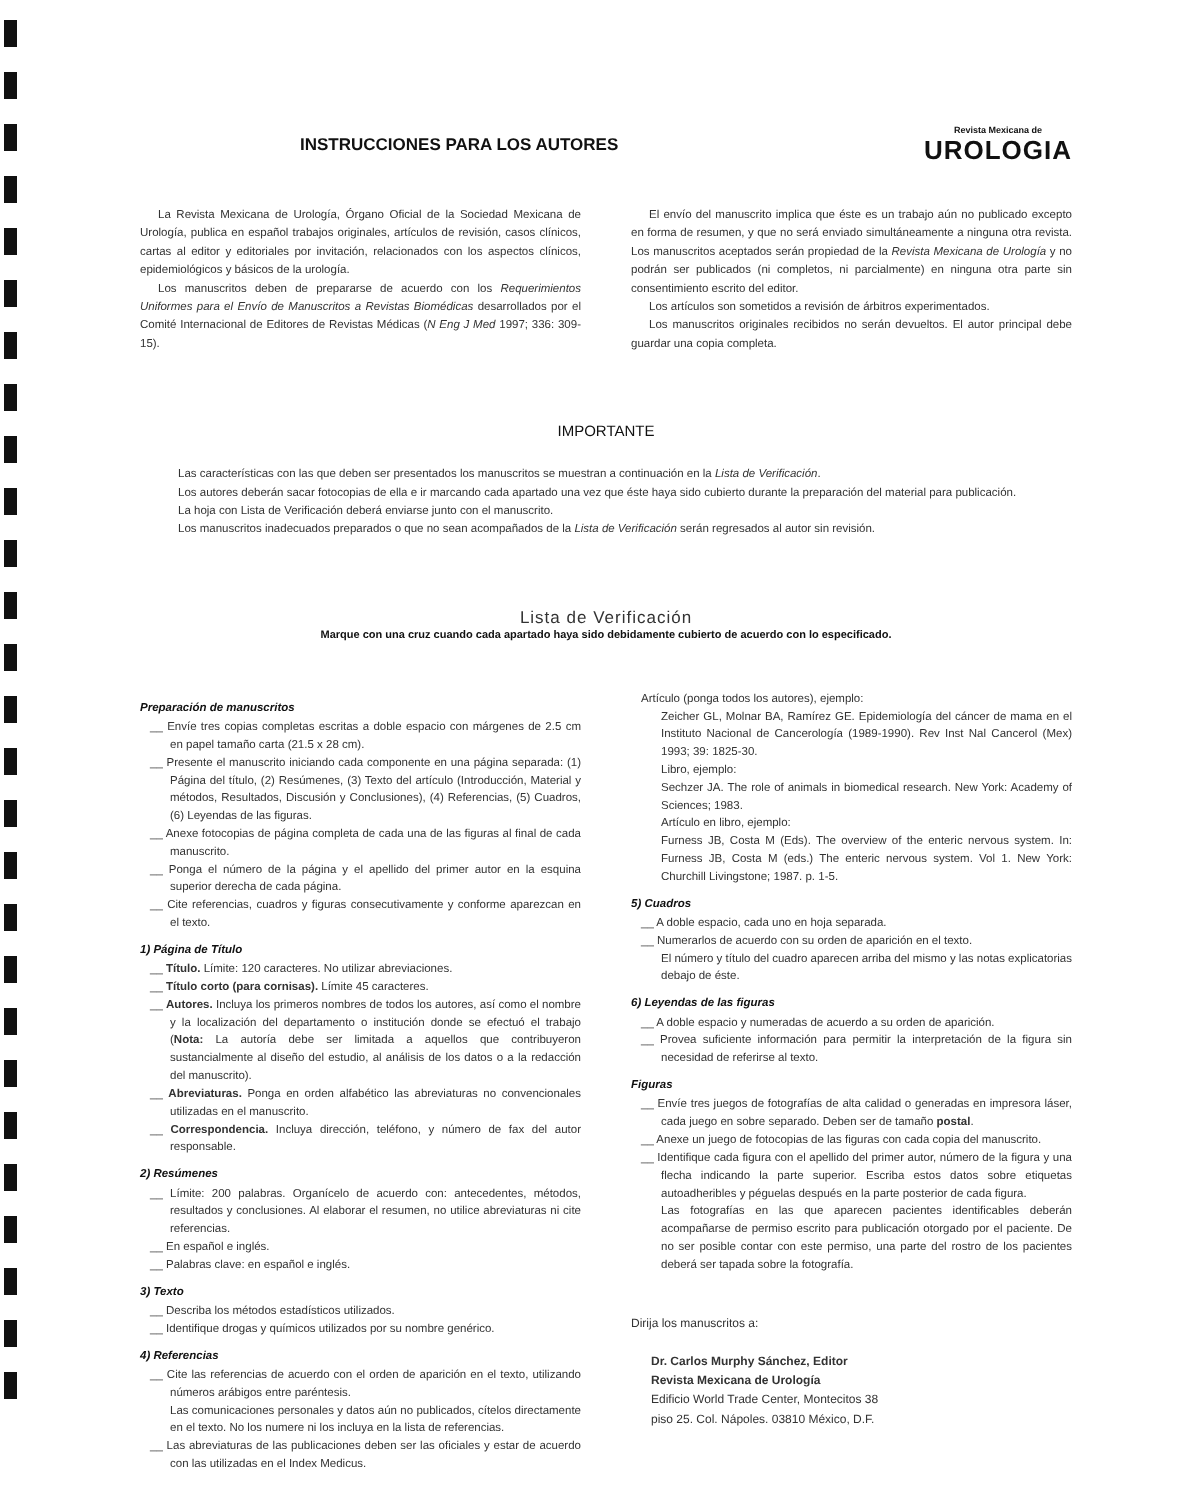INSTRUCCIONES PARA LOS AUTORES
Revista Mexicana de
UROLOGIA
La Revista Mexicana de Urología, Órgano Oficial de la Sociedad Mexicana de Urología, publica en español trabajos originales, artículos de revisión, casos clínicos, cartas al editor y editoriales por invitación, relacionados con los aspectos clínicos, epidemiológicos y básicos de la urología.
Los manuscritos deben de prepararse de acuerdo con los Requerimientos Uniformes para el Envío de Manuscritos a Revistas Biomédicas desarrollados por el Comité Internacional de Editores de Revistas Médicas (N Eng J Med 1997; 336: 309-15).
El envío del manuscrito implica que éste es un trabajo aún no publicado excepto en forma de resumen, y que no será enviado simultáneamente a ninguna otra revista. Los manuscritos aceptados serán propiedad de la Revista Mexicana de Urología y no podrán ser publicados (ni completos, ni parcialmente) en ninguna otra parte sin consentimiento escrito del editor.
Los artículos son sometidos a revisión de árbitros experimentados.
Los manuscritos originales recibidos no serán devueltos. El autor principal debe guardar una copia completa.
IMPORTANTE
Las características con las que deben ser presentados los manuscritos se muestran a continuación en la Lista de Verificación.
Los autores deberán sacar fotocopias de ella e ir marcando cada apartado una vez que éste haya sido cubierto durante la preparación del material para publicación.
La hoja con Lista de Verificación deberá enviarse junto con el manuscrito.
Los manuscritos inadecuados preparados o que no sean acompañados de la Lista de Verificación serán regresados al autor sin revisión.
Lista de Verificación
Marque con una cruz cuando cada apartado haya sido debidamente cubierto de acuerdo con lo especificado.
Preparación de manuscritos
__ Envíe tres copias completas escritas a doble espacio con márgenes de 2.5 cm en papel tamaño carta (21.5 x 28 cm).
__ Presente el manuscrito iniciando cada componente en una página separada: (1) Página del título, (2) Resúmenes, (3) Texto del artículo (Introducción, Material y métodos, Resultados, Discusión y Conclusiones), (4) Referencias, (5) Cuadros, (6) Leyendas de las figuras.
__ Anexe fotocopias de página completa de cada una de las figuras al final de cada manuscrito.
__ Ponga el número de la página y el apellido del primer autor en la esquina superior derecha de cada página.
__ Cite referencias, cuadros y figuras consecutivamente y conforme aparezcan en el texto.
1) Página de Título
__ Título. Límite: 120 caracteres. No utilizar abreviaciones.
__ Título corto (para cornisas). Límite 45 caracteres.
__ Autores. Incluya los primeros nombres de todos los autores, así como el nombre y la localización del departamento o institución donde se efectuó el trabajo (Nota: La autoría debe ser limitada a aquellos que contribuyeron sustancialmente al diseño del estudio, al análisis de los datos o a la redacción del manuscrito).
__ Abreviaturas. Ponga en orden alfabético las abreviaturas no convencionales utilizadas en el manuscrito.
__ Correspondencia. Incluya dirección, teléfono, y número de fax del autor responsable.
2) Resúmenes
__ Límite: 200 palabras. Organícelo de acuerdo con: antecedentes, métodos, resultados y conclusiones. Al elaborar el resumen, no utilice abreviaturas ni cite referencias.
__ En español e inglés.
__ Palabras clave: en español e inglés.
3) Texto
__ Describa los métodos estadísticos utilizados.
__ Identifique drogas y químicos utilizados por su nombre genérico.
4) Referencias
__ Cite las referencias de acuerdo con el orden de aparición en el texto, utilizando números arábigos entre paréntesis.
Las comunicaciones personales y datos aún no publicados, cítelos directamente en el texto. No los numere ni los incluya en la lista de referencias.
__ Las abreviaturas de las publicaciones deben ser las oficiales y estar de acuerdo con las utilizadas en el Index Medicus.
Artículo (ponga todos los autores), ejemplo:
Zeicher GL, Molnar BA, Ramírez GE. Epidemiología del cáncer de mama en el Instituto Nacional de Cancerología (1989-1990). Rev Inst Nal Cancerol (Mex) 1993; 39: 1825-30.
Libro, ejemplo:
Sechzer JA. The role of animals in biomedical research. New York: Academy of Sciences; 1983.
Artículo en libro, ejemplo:
Furness JB, Costa M (Eds). The overview of the enteric nervous system. In: Furness JB, Costa M (eds.) The enteric nervous system. Vol 1. New York: Churchill Livingstone; 1987. p. 1-5.
5) Cuadros
__ A doble espacio, cada uno en hoja separada.
__ Numerarlos de acuerdo con su orden de aparición en el texto.
El número y título del cuadro aparecen arriba del mismo y las notas explicatorias debajo de éste.
6) Leyendas de las figuras
__ A doble espacio y numeradas de acuerdo a su orden de aparición.
__ Provea suficiente información para permitir la interpretación de la figura sin necesidad de referirse al texto.
Figuras
__ Envíe tres juegos de fotografías de alta calidad o generadas en impresora láser, cada juego en sobre separado. Deben ser de tamaño postal.
__ Anexe un juego de fotocopias de las figuras con cada copia del manuscrito.
__ Identifique cada figura con el apellido del primer autor, número de la figura y una flecha indicando la parte superior. Escriba estos datos sobre etiquetas autoadheribles y péguelas después en la parte posterior de cada figura.
Las fotografías en las que aparecen pacientes identificables deberán acompañarse de permiso escrito para publicación otorgado por el paciente. De no ser posible contar con este permiso, una parte del rostro de los pacientes deberá ser tapada sobre la fotografía.
Dirija los manuscritos a:
Dr. Carlos Murphy Sánchez, Editor
Revista Mexicana de Urología
Edificio World Trade Center, Montecitos 38
piso 25. Col. Nápoles. 03810 México, D.F.